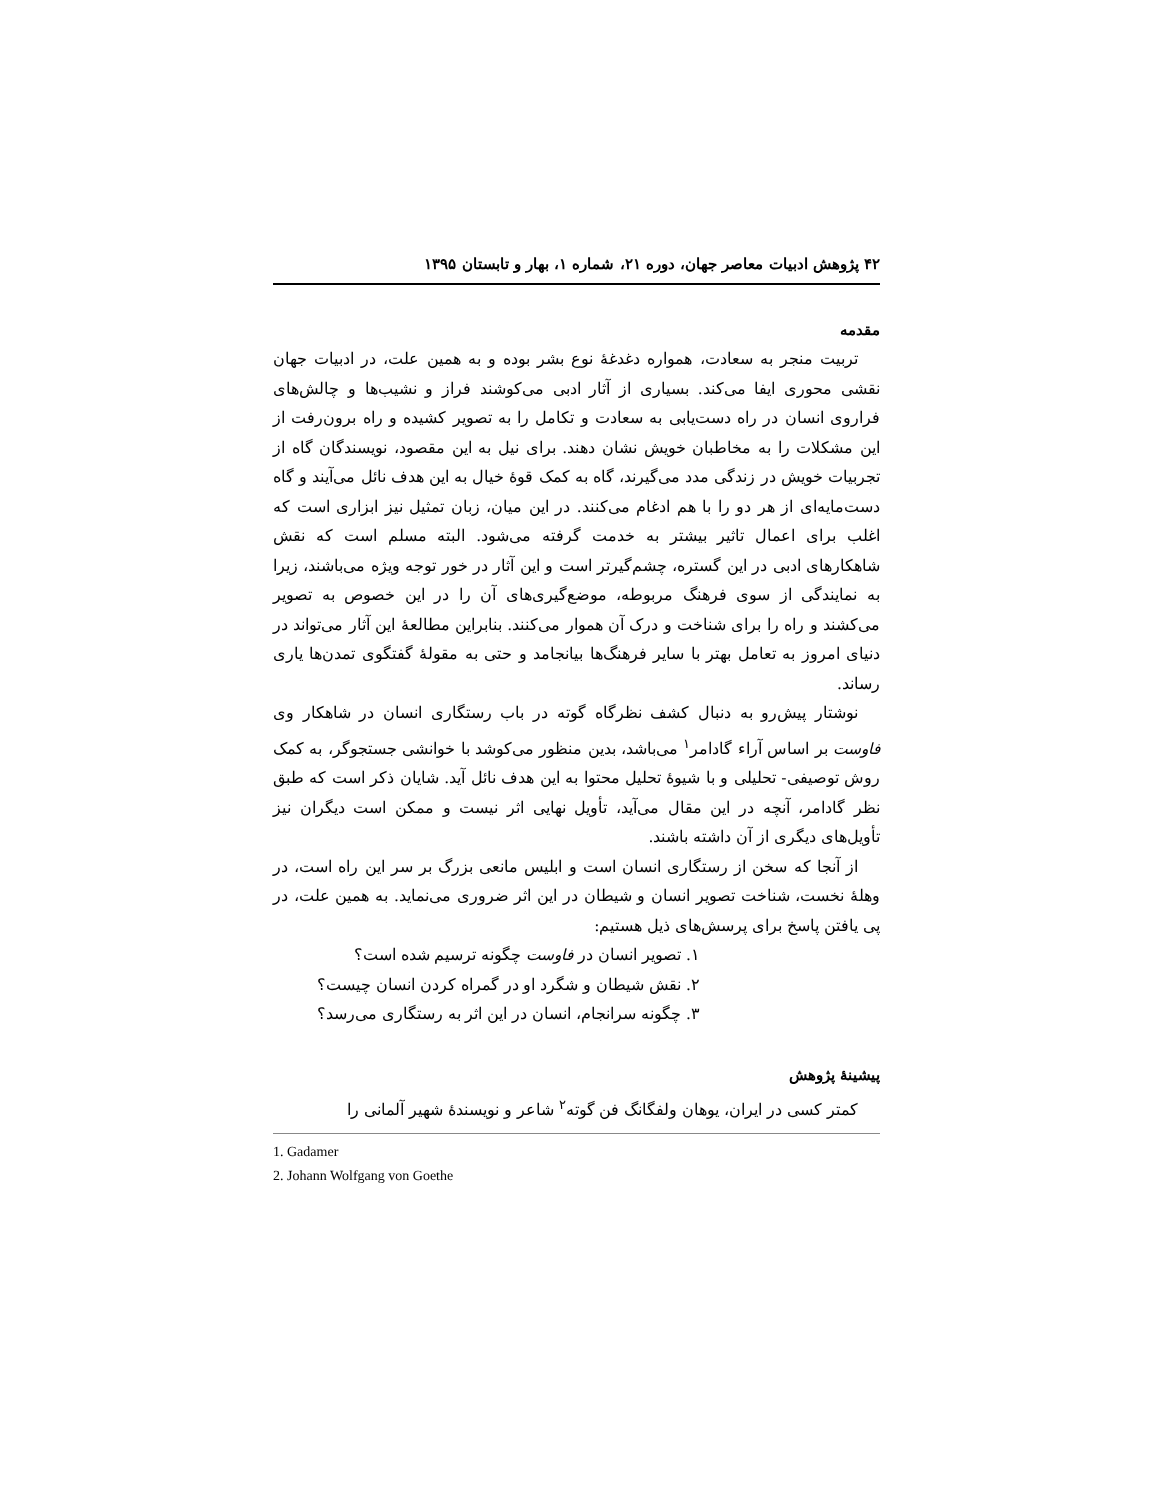۴۲ پژوهش ادبیات معاصر جهان، دوره ۲۱، شماره ۱، بهار و تابستان ۱۳۹۵
مقدمه
تربیت منجر به سعادت، همواره دغدغهٔ نوع بشر بوده و به همین علت، در ادبیات جهان نقشی محوری ایفا می‌کند. بسیاری از آثار ادبی می‌کوشند فراز و نشیب‌ها و چالش‌های فراروی انسان در راه دست‌یابی به سعادت و تکامل را به تصویر کشیده و راه برون‌رفت از این مشکلات را به مخاطبان خویش نشان دهند. برای نیل به این مقصود، نویسندگان گاه از تجربیات خویش در زندگی مدد می‌گیرند، گاه به کمک قوهٔ خیال به این هدف نائل می‌آیند و گاه دست‌مایه‌ای از هر دو را با هم ادغام می‌کنند. در این میان، زبان تمثیل نیز ابزاری است که اغلب برای اعمال تاثیر بیشتر به خدمت گرفته می‌شود. البته مسلم است که نقش شاهکارهای ادبی در این گستره، چشم‌گیرتر است و این آثار در خور توجه ویژه می‌باشند، زیرا به نمایندگی از سوی فرهنگ مربوطه، موضع‌گیری‌های آن را در این خصوص به تصویر می‌کشند و راه را برای شناخت و درک آن هموار می‌کنند. بنابراین مطالعهٔ این آثار می‌تواند در دنیای امروز به تعامل بهتر با سایر فرهنگ‌ها بیانجامد و حتی به مقولهٔ گفتگوی تمدن‌ها یاری رساند.
نوشتار پیش‌رو به دنبال کشف نظرگاه گوته در باب رستگاری انسان در شاهکار وی فاوست بر اساس آراء گادامر<sup>۱</sup> می‌باشد، بدین منظور می‌کوشد با خوانشی جستجوگر، به کمک روش توصیفی- تحلیلی و با شیوهٔ تحلیل محتوا به این هدف نائل آید. شایان ذکر است که طبق نظر گادامر، آنچه در این مقال می‌آید، تأویل نهایی اثر نیست و ممکن است دیگران نیز تأویل‌های دیگری از آن داشته باشند.
از آنجا که سخن از رستگاری انسان است و ابلیس مانعی بزرگ بر سر این راه است، در وهلهٔ نخست، شناخت تصویر انسان و شیطان در این اثر ضروری می‌نماید. به همین علت، در پی یافتن پاسخ برای پرسش‌های ذیل هستیم:
۱. تصویر انسان در فاوست چگونه ترسیم شده است؟
۲. نقش شیطان و شگرد او در گمراه کردن انسان چیست؟
۳. چگونه سرانجام، انسان در این اثر به رستگاری می‌رسد؟
پیشینهٔ پژوهش
کمتر کسی در ایران، یوهان ولفگانگ فن گوته<sup>۲</sup> شاعر و نویسندهٔ شهیر آلمانی را
1. Gadamer
2. Johann Wolfgang von Goethe